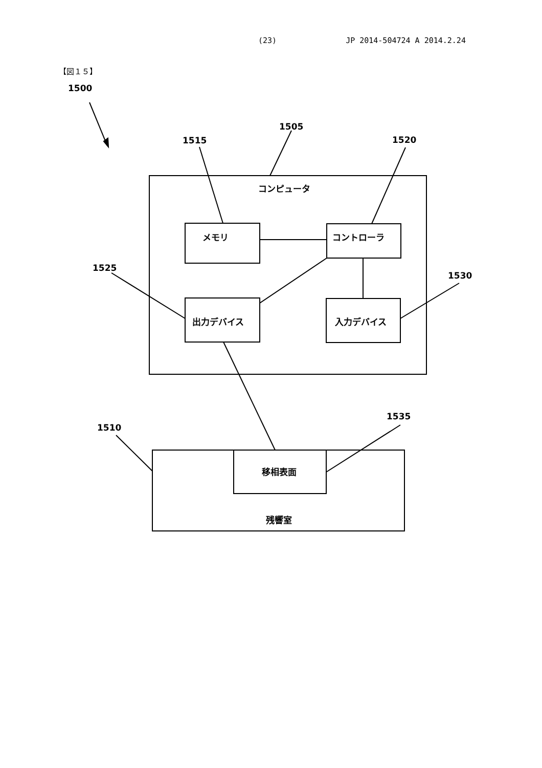(23) JP 2014-504724 A 2014.2.24
【図１５】
1500
1505
1515 1520
コンピュータ
メモリ コントローラ
1525
1530
出力デバイス 入力デバイス
1535
1510
移相表面
残響室